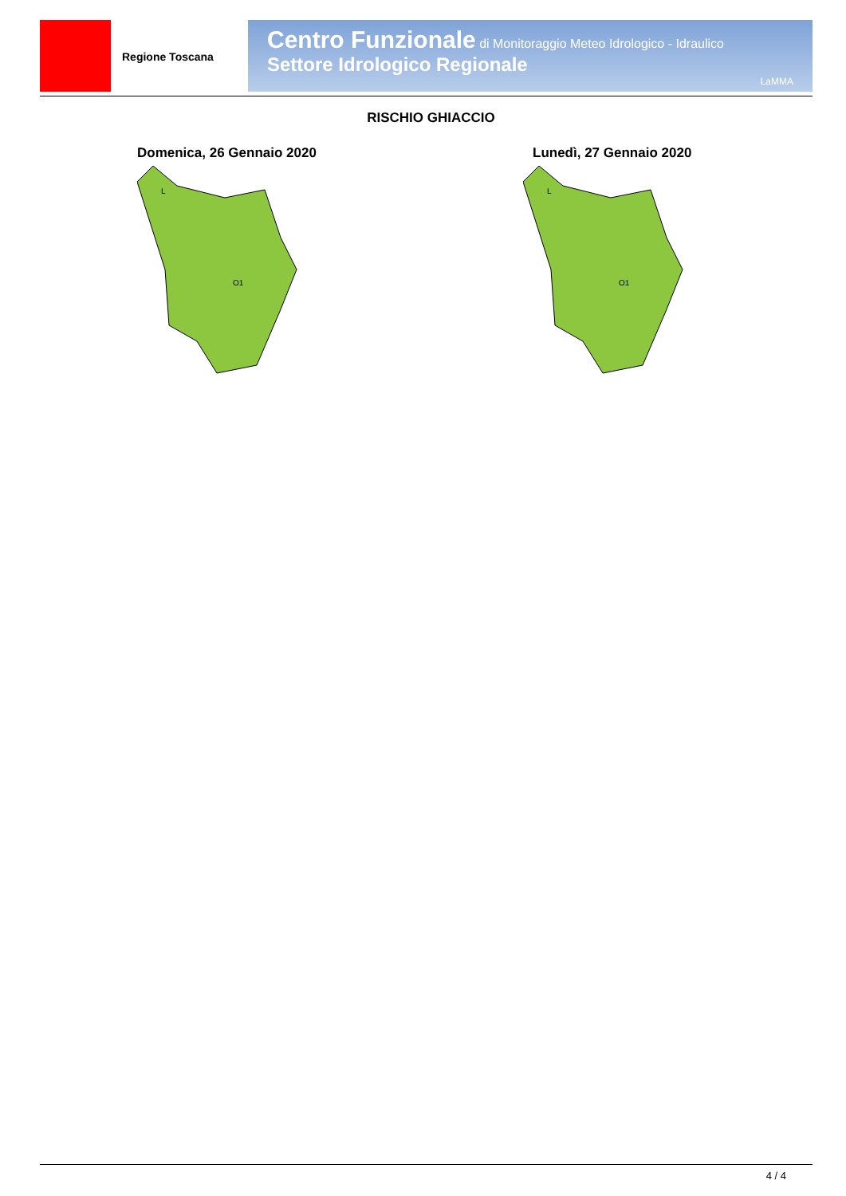Regione Toscana
Centro Funzionale di Monitoraggio Meteo Idrologico - Idraulico
Settore Idrologico Regionale
LaMMA
RISCHIO GHIACCIO
Domenica, 26 Gennaio 2020 Lunedì, 27 Gennaio 2020
O1
L
O1
L
4 / 4